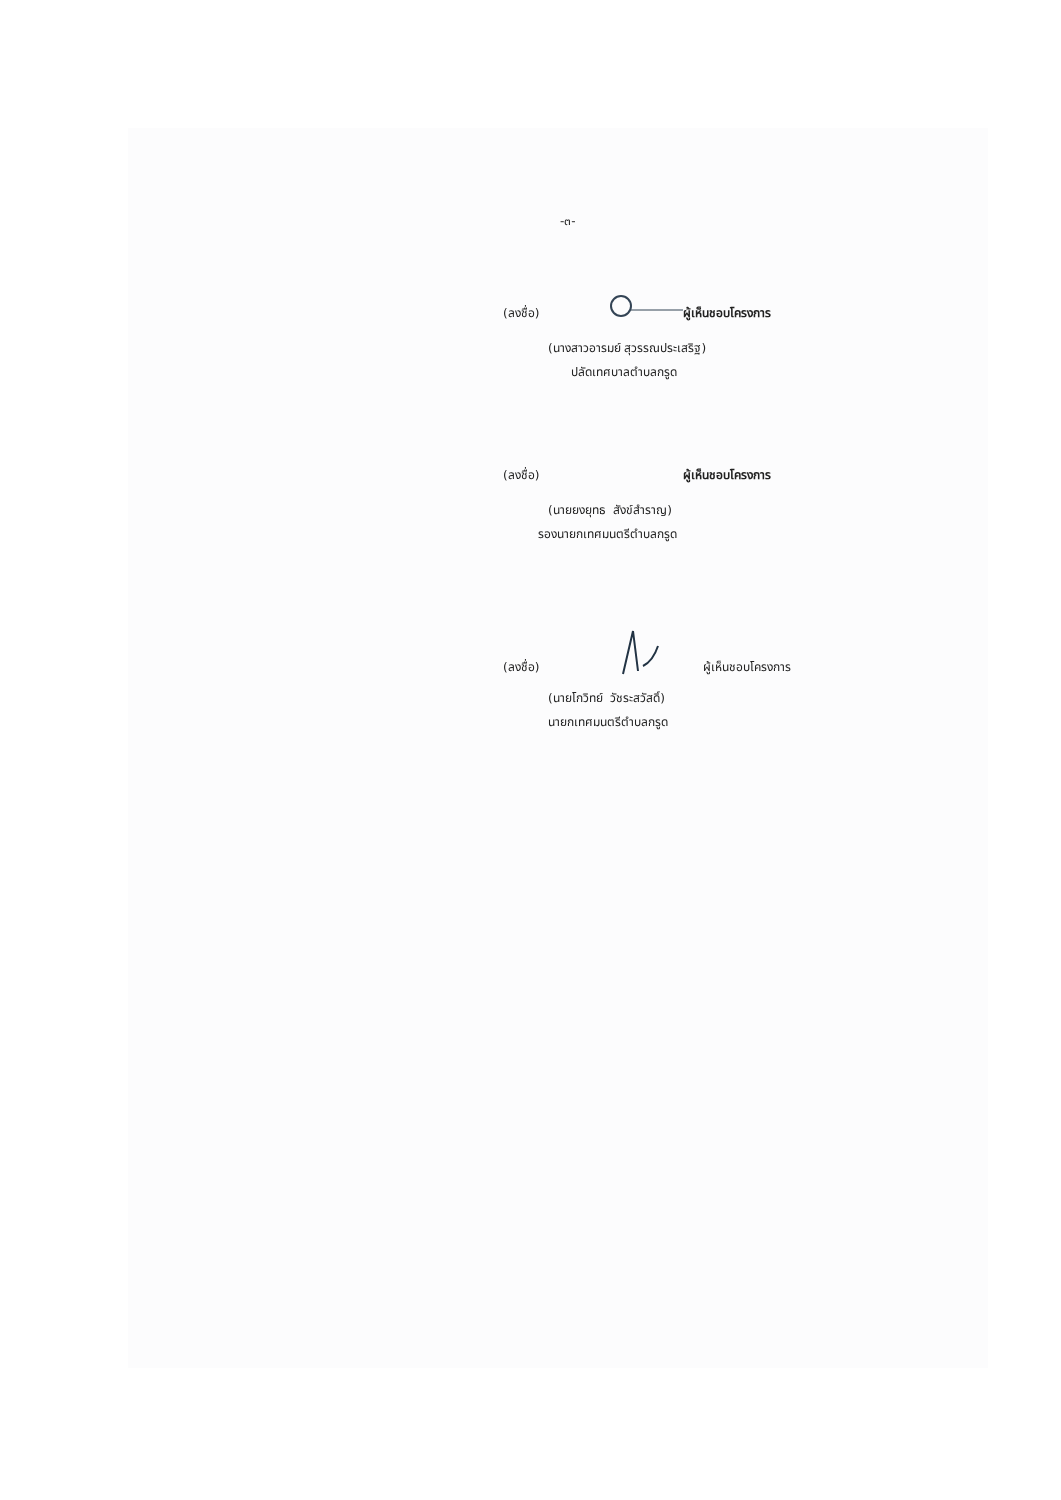-๓-
(ลงชื่อ) ผู้เห็นชอบโครงการ
(นางสาวอารมย์ สุวรรณประเสริฐ)
ปลัดเทศบาลตำบลกรูด
(ลงชื่อ) ผู้เห็นชอบโครงการ
(นายยงยุทธ สังข์สำราญ)
รองนายกเทศมนตรีตำบลกรูด
(ลงชื่อ) ผู้เห็นชอบโครงการ
(นายโกวิทย์ วัชระสวัสดิ์)
นายกเทศมนตรีตำบลกรูด